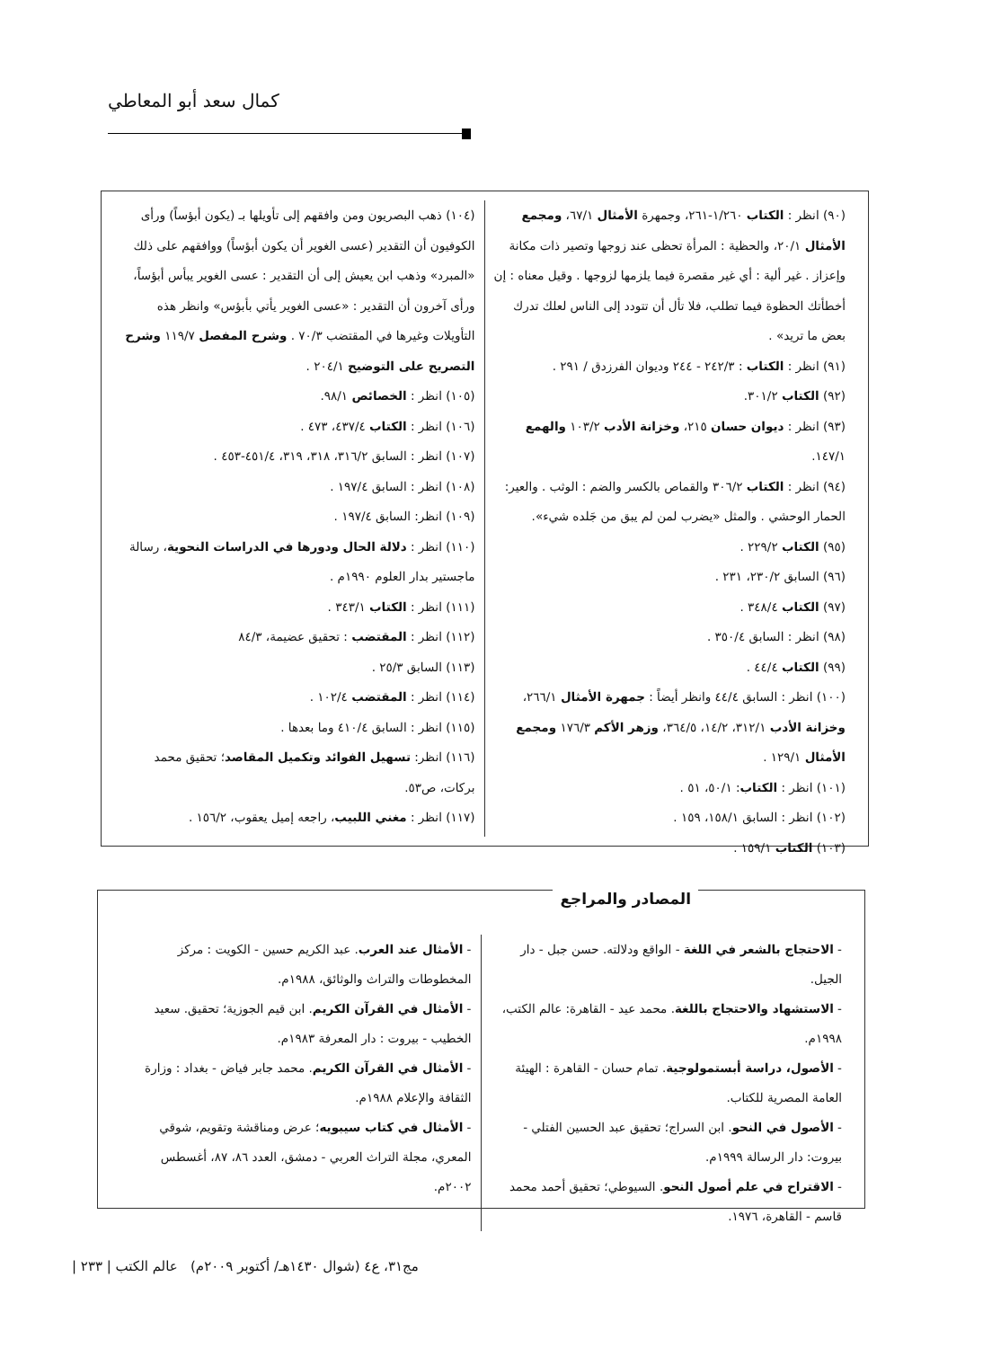كمال سعد أبو المعاطي
(٩٠) انظر : الكتاب ١/٢٦٠-٢٦١، وجمهرة الأمثال ٦٧/١، ومجمع الأمثال ٢٠/١، والحظية : المرأة تحظى عند زوجها وتصير ذات مكانة وإعزاز . غير ألية : أي غير مقصرة فيما يلزمها لزوجها . وقيل معناه : إن أخطأتك الحظوة فيما تطلب، فلا تأل أن تتودد إلى الناس لعلك تدرك بعض ما تريد» .
(٩١) انظر : الكتاب : ٢٤٢/٣ - ٢٤٤ وديوان الفرزدق / ٢٩١ .
(٩٢) الكتاب ٣٠١/٢.
(٩٣) انظر : ديوان حسان ٢١٥، وخزانة الأدب ١٠٣/٢ والهمع ١٤٧/١.
(٩٤) انظر : الكتاب ٣٠٦/٢ والقماص بالكسر والضم : الوثب . والعير: الحمار الوحشي . والمثل «يضرب لمن لم يبق من جَلده شيء».
(٩٥) الكتاب ٢٢٩/٢ .
(٩٦) السابق ٢٣٠/٢، ٢٣١ .
(٩٧) الكتاب ٣٤٨/٤ .
(٩٨) انظر : السابق ٣٥٠/٤ .
(٩٩) الكتاب ٤٤/٤ .
(١٠٠) انظر : السابق ٤٤/٤ وانظر أيضاً : جمهرة الأمثال ٢٦٦/١، وخزانة الأدب ٣١٢/١، ١٤/٢، ٣٦٤/٥، وزهر الأكم ١٧٦/٣ ومجمع الأمثال ١٢٩/١ .
(١٠١) انظر : الكتاب: ٥٠/١، ٥١ .
(١٠٢) انظر : السابق ١٥٨/١، ١٥٩ .
(١٠٣) الكتاب ١٥٩/١ .
(١٠٤) ذهب البصريون ومن وافقهم إلى تأويلها بـ (يكون أبؤساً) ورأى الكوفيون أن التقدير (عسى الغوير أن يكون أبؤساً) ووافقهم على ذلك «المبرد» وذهب ابن يعيش إلى أن التقدير : عسى الغوير يبأس أبؤساً، ورأى آخرون أن التقدير : «عسى الغوير يأتي بأبؤس» وانظر هذه التأويلات وغيرها في المقتضب ٧٠/٣ . وشرح المفصل ١١٩/٧ وشرح التصريح على التوضيح ٢٠٤/١ .
(١٠٥) انظر : الخصائص ٩٨/١.
(١٠٦) انظر : الكتاب ٤٣٧/٤، ٤٧٣ .
(١٠٧) انظر : السابق ٣١٦/٢، ٣١٨، ٣١٩، ٤٥١/٤-٤٥٣ .
(١٠٨) انظر : السابق ١٩٧/٤ .
(١٠٩) انظر: السابق ١٩٧/٤ .
(١١٠) انظر : دلالة الحال ودورها في الدراسات النحوية، رسالة ماجستير بدار العلوم ١٩٩٠م .
(١١١) انظر : الكتاب ٣٤٣/١ .
(١١٢) انظر : المقتضب : تحقيق عضيمة، ٨٤/٣
(١١٣) السابق ٢٥/٣ .
(١١٤) انظر : المقتضب ١٠٢/٤ .
(١١٥) انظر : السابق ٤١٠/٤ وما بعدها .
(١١٦) انظر: تسهيل الفوائد وتكميل المقاصد؛ تحقيق محمد بركات، ص٥٣.
(١١٧) انظر : مغني اللبيب، راجعه إميل يعقوب، ١٥٦/٢ .
المصادر والمراجع
- الاحتجاج بالشعر في اللغة - الواقع ودلالته. حسن جبل - دار الجيل.
- الاستشهاد والاحتجاج باللغة. محمد عيد - القاهرة: عالم الكتب، ١٩٩٨م.
- الأصول، دراسة أبستمولوجية. تمام حسان - القاهرة : الهيئة العامة المصرية للكتاب.
- الأصول في النحو. ابن السراج؛ تحقيق عبد الحسين الفتلي - بيروت: دار الرسالة ١٩٩٩م.
- الاقتراح في علم أصول النحو. السيوطي؛ تحقيق أحمد محمد قاسم - القاهرة، ١٩٧٦.
- الأمثال عند العرب. عبد الكريم حسين - الكويت : مركز المخطوطات والتراث والوثائق، ١٩٨٨م.
- الأمثال في القرآن الكريم. ابن قيم الجوزية؛ تحقيق. سعيد الخطيب - بيروت : دار المعرفة ١٩٨٣م.
- الأمثال في القرآن الكريم. محمد جابر فياض - بغداد : وزارة الثقافة والإعلام ١٩٨٨م.
- الأمثال في كتاب سيبويه؛ عرض ومناقشة وتقويم، شوقي المعري، مجلة التراث العربي - دمشق، العدد ٨٦، ٨٧، أغسطس ٢٠٠٢م.
مج٣١، ع٤ (شوال ١٤٣٠هـ/ أكتوبر ٢٠٠٩م) عالم الكتب | ٢٣٣ |